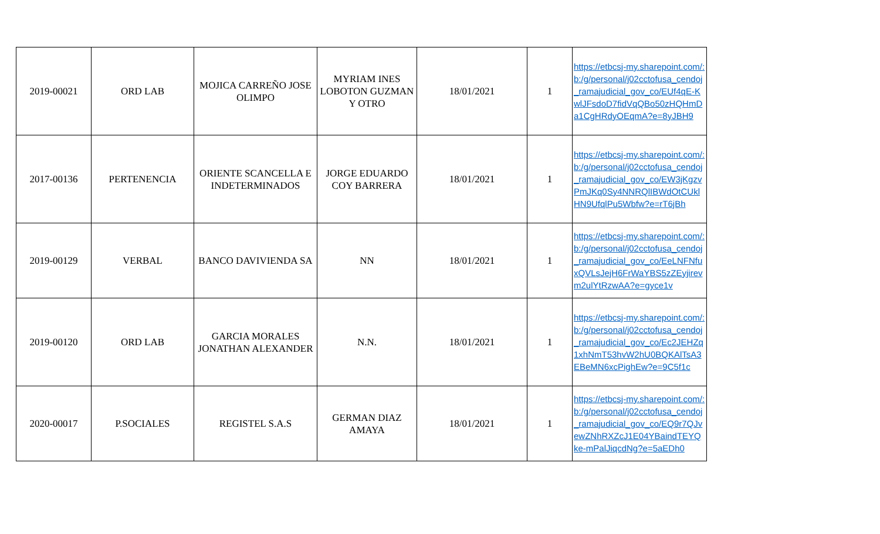| 2019-00021 | ORD LAB | MOJICA CARREÑO JOSE OLIMPO | MYRIAM INES LOBOTON GUZMAN Y OTRO | 18/01/2021 | 1 | https://etbcsj-my.sharepoint.com/:b:/g/personal/j02cctofusa_cendoj_ramajudicial_gov_co/EUf4qE-KwlJFsdoD7fidVqQBo50zHQHmDa1CgHRdyOEqmA?e=8yJBH9 |
| 2017-00136 | PERTENENCIA | ORIENTE SCANCELLA E INDETERMINADOS | JORGE EDUARDO COY BARRERA | 18/01/2021 | 1 | https://etbcsj-my.sharepoint.com/:b:/g/personal/j02cctofusa_cendoj_ramajudicial_gov_co/EW3jKgzvPmJKq0Sy4NNRQlIBWdOtCUklHN9UfqlPu5Wbfw?e=rT6jBh |
| 2019-00129 | VERBAL | BANCO DAVIVIENDA SA | NN | 18/01/2021 | 1 | https://etbcsj-my.sharepoint.com/:b:/g/personal/j02cctofusa_cendoj_ramajudicial_gov_co/EeLNFNfuxQVLsJejH6FrWaYBS5zZEyjirevm2ulYtRzwAA?e=gyce1v |
| 2019-00120 | ORD LAB | GARCIA MORALES JONATHAN ALEXANDER | N.N. | 18/01/2021 | 1 | https://etbcsj-my.sharepoint.com/:b:/g/personal/j02cctofusa_cendoj_ramajudicial_gov_co/Ec2JEHZq1xhNmT53hvW2hU0BQKAlTsA3EBeMN6xcPighEw?e=9C5f1c |
| 2020-00017 | P.SOCIALES | REGISTEL S.A.S | GERMAN DIAZ AMAYA | 18/01/2021 | 1 | https://etbcsj-my.sharepoint.com/:b:/g/personal/j02cctofusa_cendoj_ramajudicial_gov_co/EQ9r7QJvewZNhRXZcJ1E04YBaindTEYQke-mPalJiqcdNg?e=5aEDh0 |